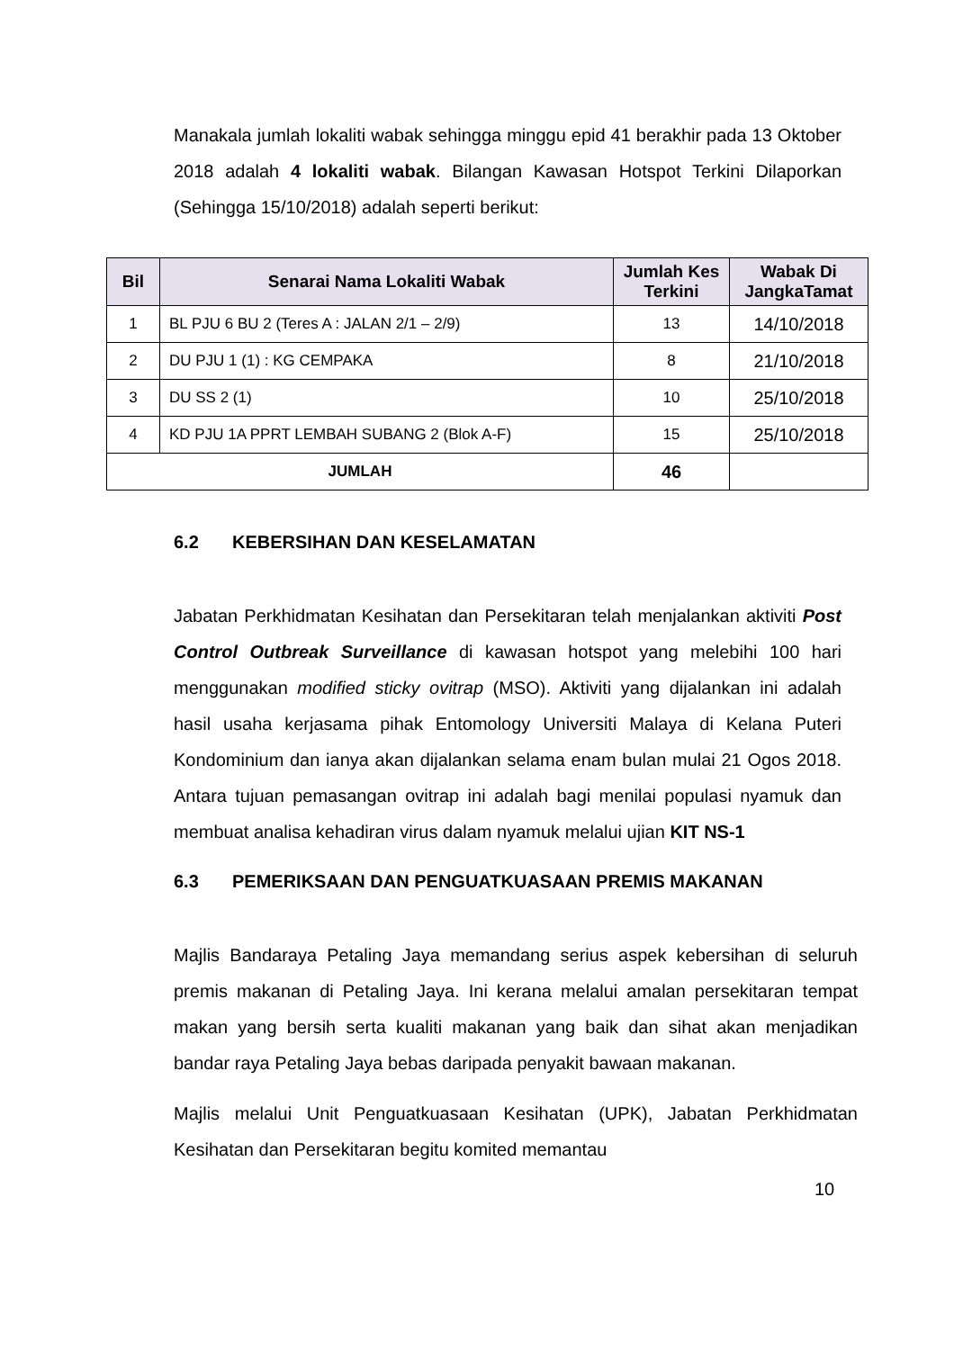Manakala jumlah lokaliti wabak sehingga minggu epid 41 berakhir pada 13 Oktober 2018 adalah 4 lokaliti wabak. Bilangan Kawasan Hotspot Terkini Dilaporkan (Sehingga 15/10/2018) adalah seperti berikut:
| Bil | Senarai Nama Lokaliti Wabak | Jumlah Kes Terkini | Wabak Di JangkaTamat |
| --- | --- | --- | --- |
| 1 | BL PJU 6 BU 2 (Teres A : JALAN 2/1 – 2/9) | 13 | 14/10/2018 |
| 2 | DU PJU 1 (1) : KG CEMPAKA | 8 | 21/10/2018 |
| 3 | DU SS 2 (1) | 10 | 25/10/2018 |
| 4 | KD PJU 1A PPRT LEMBAH SUBANG 2 (Blok A-F) | 15 | 25/10/2018 |
| JUMLAH | | 46 | |
6.2 KEBERSIHAN DAN KESELAMATAN
Jabatan Perkhidmatan Kesihatan dan Persekitaran telah menjalankan aktiviti Post Control Outbreak Surveillance di kawasan hotspot yang melebihi 100 hari menggunakan modified sticky ovitrap (MSO). Aktiviti yang dijalankan ini adalah hasil usaha kerjasama pihak Entomology Universiti Malaya di Kelana Puteri Kondominium dan ianya akan dijalankan selama enam bulan mulai 21 Ogos 2018. Antara tujuan pemasangan ovitrap ini adalah bagi menilai populasi nyamuk dan membuat analisa kehadiran virus dalam nyamuk melalui ujian KIT NS-1
6.3 PEMERIKSAAN DAN PENGUATKUASAAN PREMIS MAKANAN
Majlis Bandaraya Petaling Jaya memandang serius aspek kebersihan di seluruh premis makanan di Petaling Jaya. Ini kerana melalui amalan persekitaran tempat makan yang bersih serta kualiti makanan yang baik dan sihat akan menjadikan bandar raya Petaling Jaya bebas daripada penyakit bawaan makanan.
Majlis melalui Unit Penguatkuasaan Kesihatan (UPK), Jabatan Perkhidmatan Kesihatan dan Persekitaran begitu komited memantau
10